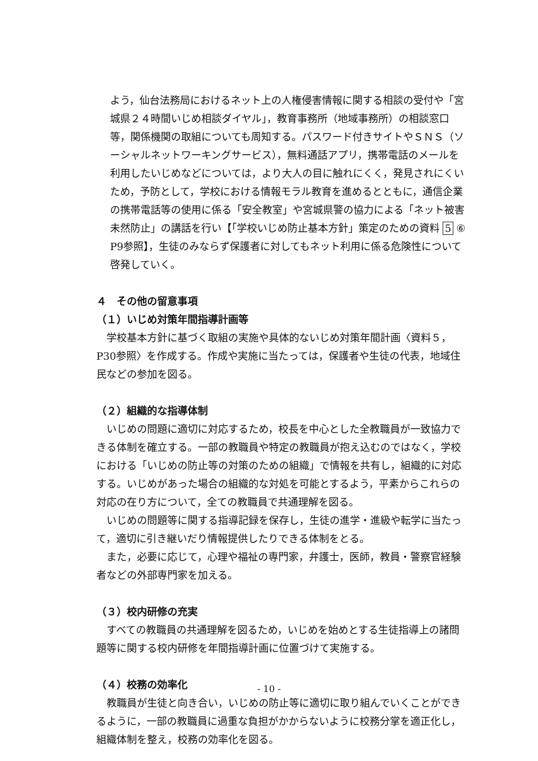よう，仙台法務局におけるネット上の人権侵害情報に関する相談の受付や「宮城県２４時間いじめ相談ダイヤル」，教育事務所（地域事務所）の相談窓口等，関係機関の取組についても周知する。パスワード付きサイトやＳＮＳ（ソーシャルネットワーキングサービス），無料通話アプリ，携帯電話のメールを利用したいじめなどについては，より大人の目に触れにくく，発見されにくいため，予防として，学校における情報モラル教育を進めるとともに，通信企業の携帯電話等の使用に係る「安全教室」や宮城県警の協力による「ネット被害未然防止」の講話を行い【「学校いじめ防止基本方針」策定のための資料 5 ⑥ P9参照】，生徒のみならず保護者に対してもネット利用に係る危険性について啓発していく。
４　その他の留意事項
（１）いじめ対策年間指導計画等
　学校基本方針に基づく取組の実施や具体的ないじめ対策年間計画〈資料５，P30参照〉を作成する。作成や実施に当たっては，保護者や生徒の代表，地域住民などの参加を図る。
（２）組織的な指導体制
　いじめの問題に適切に対応するため，校長を中心とした全教職員が一致協力できる体制を確立する。一部の教職員や特定の教職員が抱え込むのではなく，学校における「いじめの防止等の対策のための組織」で情報を共有し，組織的に対応する。いじめがあった場合の組織的な対処を可能とするよう，平素からこれらの対応の在り方について，全ての教職員で共通理解を図る。
　いじめの問題等に関する指導記録を保存し，生徒の進学・進級や転学に当たって，適切に引き継いだり情報提供したりできる体制をとる。
　また，必要に応じて，心理や福祉の専門家，弁護士，医師，教員・警察官経験者などの外部専門家を加える。
（３）校内研修の充実
　すべての教職員の共通理解を図るため，いじめを始めとする生徒指導上の諸問題等に関する校内研修を年間指導計画に位置づけて実施する。
（４）校務の効率化
　教職員が生徒と向き合い，いじめの防止等に適切に取り組んでいくことができるように，一部の教職員に過重な負担がかからないように校務分掌を適正化し，組織体制を整え，校務の効率化を図る。
- 10 -